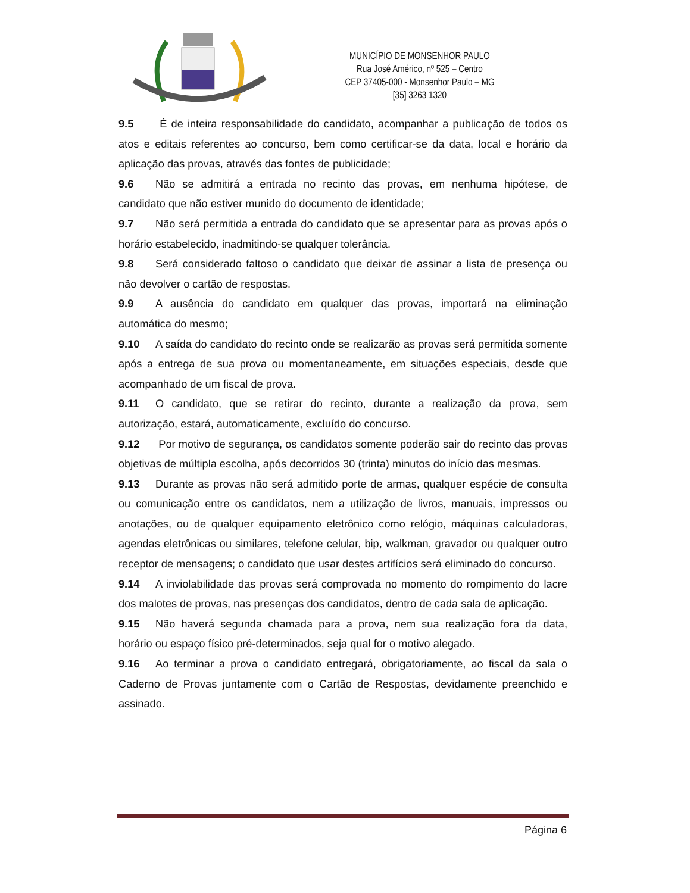MUNICÍPIO DE MONSENHOR PAULO
Rua José Américo, nº 525 – Centro
CEP 37405-000 - Monsenhor Paulo – MG
[35] 3263 1320
9.5 É de inteira responsabilidade do candidato, acompanhar a publicação de todos os atos e editais referentes ao concurso, bem como certificar-se da data, local e horário da aplicação das provas, através das fontes de publicidade;
9.6 Não se admitirá a entrada no recinto das provas, em nenhuma hipótese, de candidato que não estiver munido do documento de identidade;
9.7 Não será permitida a entrada do candidato que se apresentar para as provas após o horário estabelecido, inadmitindo-se qualquer tolerância.
9.8 Será considerado faltoso o candidato que deixar de assinar a lista de presença ou não devolver o cartão de respostas.
9.9 A ausência do candidato em qualquer das provas, importará na eliminação automática do mesmo;
9.10 A saída do candidato do recinto onde se realizarão as provas será permitida somente após a entrega de sua prova ou momentaneamente, em situações especiais, desde que acompanhado de um fiscal de prova.
9.11 O candidato, que se retirar do recinto, durante a realização da prova, sem autorização, estará, automaticamente, excluído do concurso.
9.12 Por motivo de segurança, os candidatos somente poderão sair do recinto das provas objetivas de múltipla escolha, após decorridos 30 (trinta) minutos do início das mesmas.
9.13 Durante as provas não será admitido porte de armas, qualquer espécie de consulta ou comunicação entre os candidatos, nem a utilização de livros, manuais, impressos ou anotações, ou de qualquer equipamento eletrônico como relógio, máquinas calculadoras, agendas eletrônicas ou similares, telefone celular, bip, walkman, gravador ou qualquer outro receptor de mensagens; o candidato que usar destes artifícios será eliminado do concurso.
9.14 A inviolabilidade das provas será comprovada no momento do rompimento do lacre dos malotes de provas, nas presenças dos candidatos, dentro de cada sala de aplicação.
9.15 Não haverá segunda chamada para a prova, nem sua realização fora da data, horário ou espaço físico pré-determinados, seja qual for o motivo alegado.
9.16 Ao terminar a prova o candidato entregará, obrigatoriamente, ao fiscal da sala o Caderno de Provas juntamente com o Cartão de Respostas, devidamente preenchido e assinado.
Página 6